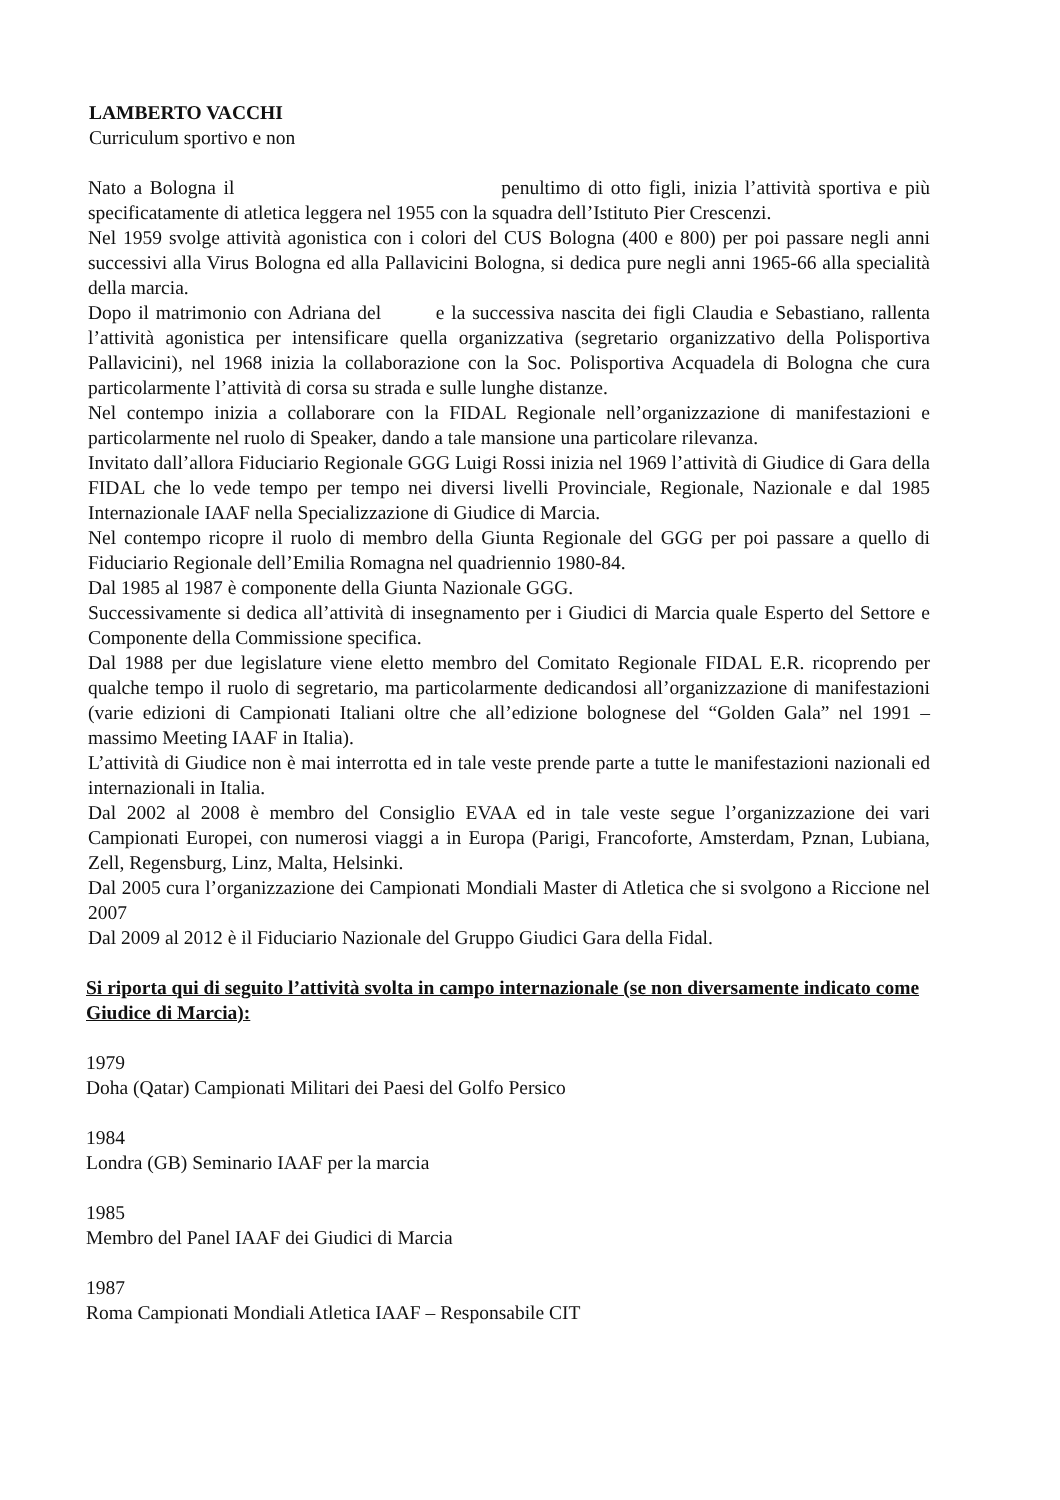LAMBERTO VACCHI
Curriculum sportivo e non
Nato a Bologna il penultimo di otto figli, inizia l’attività sportiva e più specificatamente di atletica leggera nel 1955 con la squadra dell’Istituto Pier Crescenzi.
Nel 1959 svolge attività agonistica con i colori del CUS Bologna (400 e 800) per poi passare negli anni successivi alla Virus Bologna ed alla Pallavicini Bologna, si dedica pure negli anni 1965-66 alla specialità della marcia.
Dopo il matrimonio con Adriana del e la successiva nascita dei figli Claudia e Sebastiano, rallenta l’attività agonistica per intensificare quella organizzativa (segretario organizzativo della Polisportiva Pallavicini), nel 1968 inizia la collaborazione con la Soc. Polisportiva Acquadela di Bologna che cura particolarmente l’attività di corsa su strada e sulle lunghe distanze.
Nel contempo inizia a collaborare con la FIDAL Regionale nell’organizzazione di manifestazioni e particolarmente nel ruolo di Speaker, dando a tale mansione una particolare rilevanza.
Invitato dall’allora Fiduciario Regionale GGG Luigi Rossi inizia nel 1969 l’attività di Giudice di Gara della FIDAL che lo vede tempo per tempo nei diversi livelli Provinciale, Regionale, Nazionale e dal 1985 Internazionale IAAF nella Specializzazione di Giudice di Marcia.
Nel contempo ricopre il ruolo di membro della Giunta Regionale del GGG per poi passare a quello di Fiduciario Regionale dell’Emilia Romagna nel quadriennio 1980-84.
Dal 1985 al 1987 è componente della Giunta Nazionale GGG.
Successivamente si dedica all’attività di insegnamento per i Giudici di Marcia quale Esperto del Settore e Componente della Commissione specifica.
Dal 1988 per due legislature viene eletto membro del Comitato Regionale FIDAL E.R. ricoprendo per qualche tempo il ruolo di segretario, ma particolarmente dedicandosi all’organizzazione di manifestazioni (varie edizioni di Campionati Italiani oltre che all’edizione bolognese del “Golden Gala” nel 1991 – massimo Meeting IAAF in Italia).
L’attività di Giudice non è mai interrotta ed in tale veste prende parte a tutte le manifestazioni nazionali ed internazionali in Italia.
Dal 2002 al 2008 è membro del Consiglio EVAA ed in tale veste segue l’organizzazione dei vari Campionati Europei, con numerosi viaggi a in Europa (Parigi, Francoforte, Amsterdam, Pznan, Lubiana, Zell, Regensburg, Linz, Malta, Helsinki.
Dal 2005 cura l’organizzazione dei Campionati Mondiali Master di Atletica che si svolgono a Riccione nel 2007
Dal 2009 al 2012 è il Fiduciario Nazionale del Gruppo Giudici Gara della Fidal.
Si riporta qui di seguito l’attività svolta in campo internazionale (se non diversamente indicato come Giudice di Marcia):
1979
Doha (Qatar) Campionati Militari dei Paesi del Golfo Persico
1984
Londra (GB) Seminario IAAF per la marcia
1985
Membro del Panel IAAF dei Giudici di Marcia
1987
Roma Campionati Mondiali Atletica IAAF – Responsabile CIT